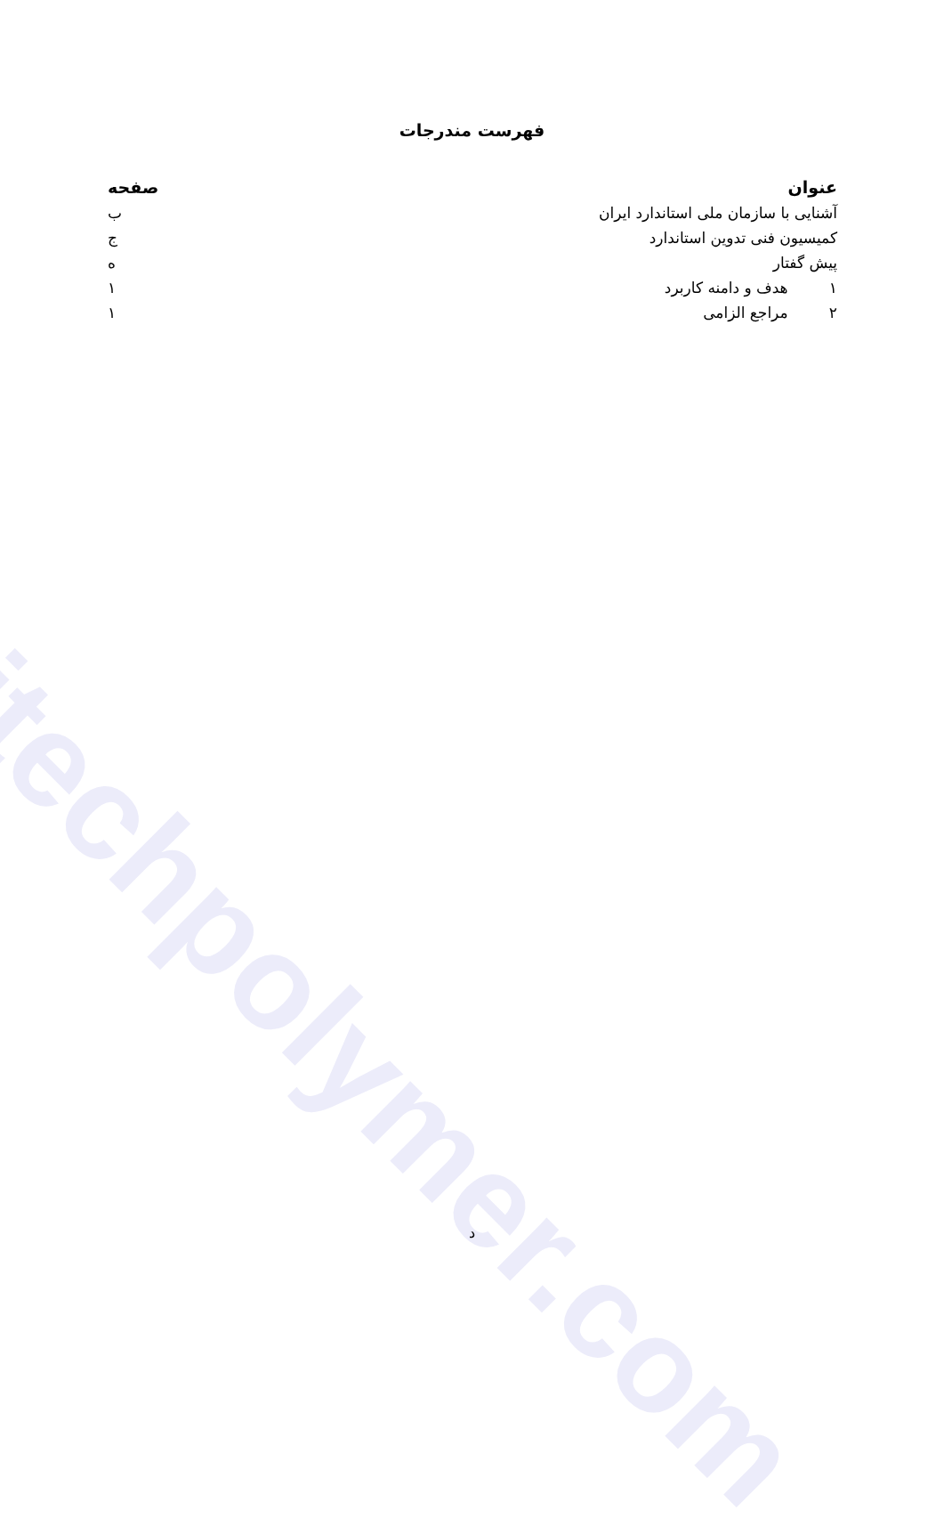itechpolymer.com
فهرست مندرجات
| عنوان | صفحه |
| --- | --- |
| آشنایی با سازمان ملی استاندارد ایران | ب |
| کمیسیون فنی تدوین استاندارد | ج |
| پیش گفتار | ه |
| ۱ هدف و دامنه کاربرد | ۱ |
| ۲ مراجع الزامی | ۱ |
د